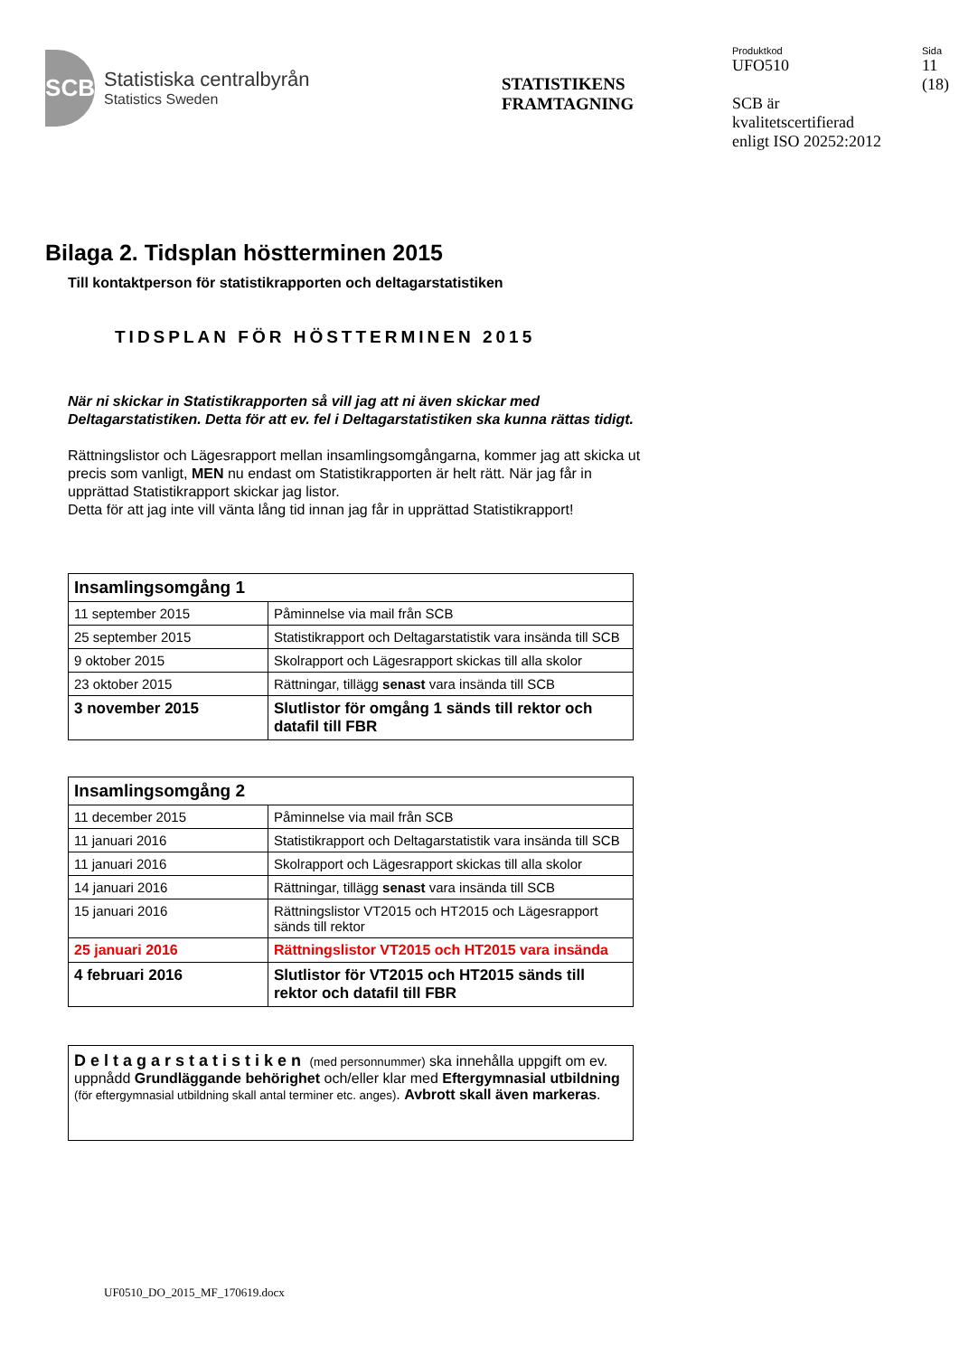SCB
Statistiska centralbyrån
Statistics Sweden
STATISTIKENS
FRAMTAGNING
Produktkod
UFO510
SCB är
kvalitetscertifierad
enligt ISO 20252:2012
Sida
11
(18)
Bilaga 2. Tidsplan höstterminen 2015
Till kontaktperson för statistikrapporten och deltagarstatistiken
TIDSPLAN FÖR HÖSTTERMINEN 2015
När ni skickar in Statistikrapporten så vill jag att ni även skickar med Deltagarstatistiken. Detta för att ev. fel i Deltagarstatistiken ska kunna rättas tidigt.
Rättningslistor och Lägesrapport mellan insamlingsomgångarna, kommer jag att skicka ut precis som vanligt, MEN nu endast om Statistikrapporten är helt rätt. När jag får in upprättad Statistikrapport skickar jag listor.
Detta för att jag inte vill vänta lång tid innan jag får in upprättad Statistikrapport!
| Insamlingsomgång 1 | |
| 11 september 2015 | Påminnelse via mail från SCB |
| 25 september 2015 | Statistikrapport och Deltagarstatistik vara insända till SCB |
| 9 oktober 2015 | Skolrapport och Lägesrapport skickas till alla skolor |
| 23 oktober 2015 | Rättningar, tillägg senast vara insända till SCB |
| 3 november 2015 | Slutlistor för omgång 1 sänds till rektor och datafil till FBR |
| Insamlingsomgång 2 | |
| 11 december 2015 | Påminnelse via mail från SCB |
| 11 januari 2016 | Statistikrapport och Deltagarstatistik vara insända till SCB |
| 11 januari 2016 | Skolrapport och Lägesrapport skickas till alla skolor |
| 14 januari 2016 | Rättningar, tillägg senast vara insända till SCB |
| 15 januari 2016 | Rättningslistor VT2015 och HT2015 och Lägesrapport sänds till rektor |
| 25 januari 2016 | Rättningslistor VT2015 och HT2015 vara insända |
| 4 februari 2016 | Slutlistor för VT2015 och HT2015 sänds till rektor och datafil till FBR |
Deltagarstatistiken (med personnummer) ska innehålla uppgift om ev. uppnådd Grundläggande behörighet och/eller klar med Eftergymnasial utbildning (för eftergymnasial utbildning skall antal terminer etc. anges). Avbrott skall även markeras.
UF0510_DO_2015_MF_170619.docx